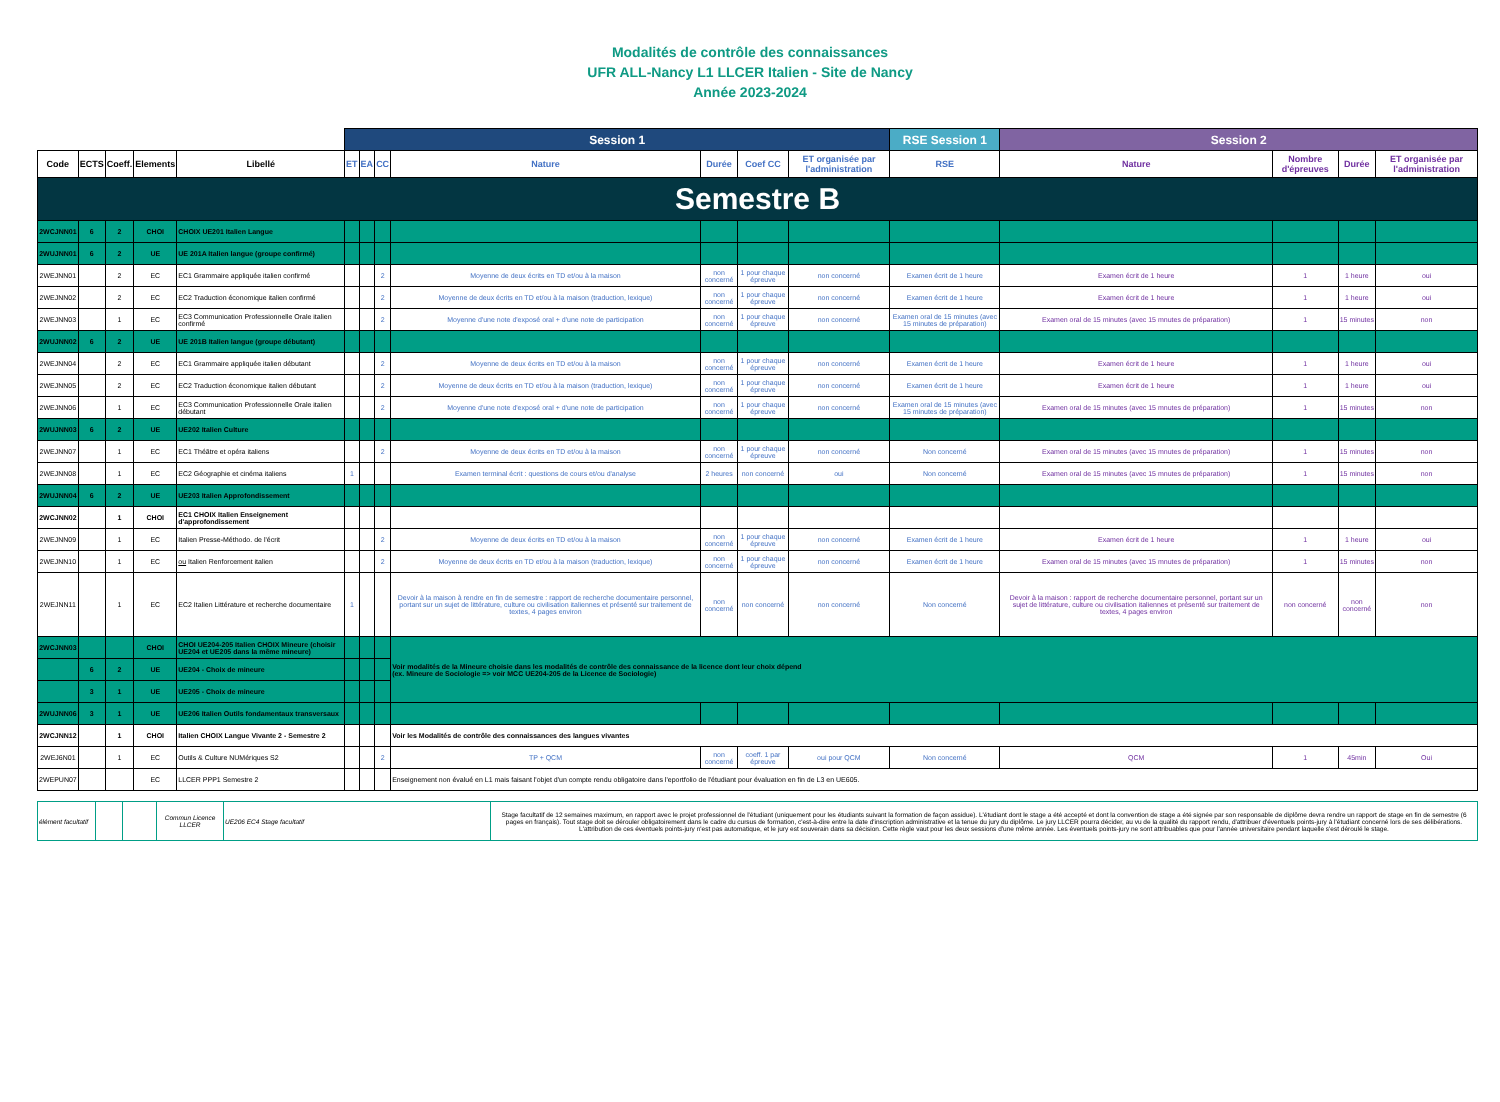Modalités de contrôle des connaissances
UFR ALL-Nancy L1 LLCER Italien - Site de Nancy
Année 2023-2024
| | | | | | Session 1 | | | | | | | RSE Session 1 | Session 2 | | | |
| Code | ECTS | Coeff. | Elements | Libellé | ET | EA | CC | Nature | Durée | Coef CC | ET organisée par l'administration | RSE | Nature | Nombre d'épreuves | Durée | ET organisée par l'administration |
| Semestre B | | | | | | | | | | | | | | | | |
| 2WCJNN01 | 6 | 2 | CHOI | CHOIX UE201 Italien Langue | | | | | | | | | | | | |
| 2WUJNN01 | 6 | 2 | UE | UE 201A Italien langue (groupe confirmé) | | | | | | | | | | | | |
| 2WEJNN01 | | 2 | EC | EC1 Grammaire appliquée italien confirmé | | | 2 | Moyenne de deux écrits en TD et/ou à la maison | non concerné | 1 pour chaque épreuve | non concerné | Examen écrit de 1 heure | Examen écrit de 1 heure | 1 | 1 heure | oui |
| 2WEJNN02 | | 2 | EC | EC2 Traduction économique italien confirmé | | | 2 | Moyenne de deux écrits en TD et/ou à la maison (traduction, lexique) | non concerné | 1 pour chaque épreuve | non concerné | Examen écrit de 1 heure | Examen écrit de 1 heure | 1 | 1 heure | oui |
| 2WEJNN03 | | 1 | EC | EC3 Communication Professionnelle Orale italien confirmé | | | 2 | Moyenne d'une note d'exposé oral + d'une note de participation | non concerné | 1 pour chaque épreuve | non concerné | Examen oral de 15 minutes (avec 15 minutes de préparation) | Examen oral de 15 minutes (avec 15 mnutes de préparation) | 1 | 15 minutes | non |
| 2WUJNN02 | 6 | 2 | UE | UE 201B Italien langue (groupe débutant) | | | | | | | | | | | | |
| 2WEJNN04 | | 2 | EC | EC1 Grammaire appliquée italien débutant | | | 2 | Moyenne de deux écrits en TD et/ou à la maison | non concerné | 1 pour chaque épreuve | non concerné | Examen écrit de 1 heure | Examen écrit de 1 heure | 1 | 1 heure | oui |
| 2WEJNN05 | | 2 | EC | EC2 Traduction économique italien débutant | | | 2 | Moyenne de deux écrits en TD et/ou à la maison (traduction, lexique) | non concerné | 1 pour chaque épreuve | non concerné | Examen écrit de 1 heure | Examen écrit de 1 heure | 1 | 1 heure | oui |
| 2WEJNN06 | | 1 | EC | EC3 Communication Professionnelle Orale italien débutant | | | 2 | Moyenne d'une note d'exposé oral + d'une note de participation | non concerné | 1 pour chaque épreuve | non concerné | Examen oral de 15 minutes (avec 15 minutes de préparation) | Examen oral de 15 minutes (avec 15 mnutes de préparation) | 1 | 15 minutes | non |
| 2WUJNN03 | 6 | 2 | UE | UE202 Italien Culture | | | | | | | | | | | | |
| 2WEJNN07 | | 1 | EC | EC1 Théâtre et opéra italiens | | | 2 | Moyenne de deux écrits en TD et/ou à la maison | non concerné | 1 pour chaque épreuve | non concerné | Non concerné | Examen oral de 15 minutes (avec 15 mnutes de préparation) | 1 | 15 minutes | non |
| 2WEJNN08 | | 1 | EC | EC2 Géographie et cinéma italiens | 1 | | | Examen terminal écrit : questions de cours et/ou d'analyse | 2 heures | non concerné | oui | Non concerné | Examen oral de 15 minutes (avec 15 mnutes de préparation) | 1 | 15 minutes | non |
| 2WUJNN04 | 6 | 2 | UE | UE203 Italien Approfondissement | | | | | | | | | | | | |
| 2WCJNN02 | | 1 | CHOI | EC1 CHOIX Italien Enseignement d'approfondissement | | | | | | | | | | | | |
| 2WEJNN09 | | 1 | EC | Italien Presse-Méthodo. de l'écrit | | | 2 | Moyenne de deux écrits en TD et/ou à la maison | non concerné | 1 pour chaque épreuve | non concerné | Examen écrit de 1 heure | Examen écrit de 1 heure | 1 | 1 heure | oui |
| 2WEJNN10 | | 1 | EC | ou Italien Renforcement italien | | | 2 | Moyenne de deux écrits en TD et/ou à la maison (traduction, lexique) | non concerné | 1 pour chaque épreuve | non concerné | Examen écrit de 1 heure | Examen oral de 15 minutes (avec 15 mnutes de préparation) | 1 | 15 minutes | non |
| 2WEJNN11 | | 1 | EC | EC2 Italien Littérature et recherche documentaire | 1 | | | Devoir à la maison à rendre en fin de semestre : rapport de recherche documentaire personnel, portant sur un sujet de littérature, culture ou civilisation italiennes et présenté sur traitement de textes, 4 pages environ | non concerné | non concerné | non concerné | Non concerné | Devoir à la maison : rapport de recherche documentaire personnel, portant sur un sujet de littérature, culture ou civilisation italiennes et présenté sur traitement de textes, 4 pages environ | non concerné | non concerné | non |
| 2WCJNN03 | | | CHOI | CHOI UE204-205 Italien CHOIX Mineure (choisir UE204 et UE205 dans la même mineure) | | | | Voir modalités de la Mineure choisie dans les modalités de contrôle des connaissance de la licence dont leur choix dépend (ex. Mineure de Sociologie => voir MCC UE204-205 de la Licence de Sociologie) | | | | | | | | |
| | 6 | 2 | UE | UE204 - Choix de mineure | | | | | | | | | | | | |
| | 3 | 1 | UE | UE205 - Choix de mineure | | | | | | | | | | | | |
| 2WUJNN06 | 3 | 1 | UE | UE206 Italien Outils fondamentaux transversaux | | | | | | | | | | | | |
| 2WCJNN12 | | 1 | CHOI | Italien CHOIX Langue Vivante 2 - Semestre 2 | | | | Voir les Modalités de contrôle des connaissances des langues vivantes | | | | | | | | |
| 2WEJ6N01 | | 1 | EC | Outils & Culture NUMériques S2 | | | 2 | TP + QCM | non concerné | coeff. 1 par épreuve | oui pour QCM | Non concerné | QCM | 1 | 45min | Oui |
| 2WEPUN07 | | | EC | LLCER PPP1 Semestre 2 | | | | Enseignement non évalué en L1 mais faisant l'objet d'un compte rendu obligatoire dans l'eportfolio de l'étudiant pour évaluation en fin de L3 en UE605. | | | | | | | | |
| élément facultatif | | | Commun Licence LLCER | UE206 EC4 Stage facultatif | Stage facultatif de 12 semaines maximum, en rapport avec le projet professionnel de l'étudiant (uniquement pour les étudiants suivant la formation de façon assidue). L'étudiant dont le stage a été accepté et dont la convention de stage a été signée par son responsable de diplôme devra rendre un rapport de stage en fin de semestre (6 pages en français). Tout stage doit se dérouler obligatoirement dans le cadre du cursus de formation, c'est-à-dire entre la date d'inscription administrative et la tenue du jury du diplôme. Le jury LLCER pourra décider, au vu de la qualité du rapport rendu, d'attribuer d'éventuels points-jury à l'étudiant concerné lors de ses délibérations. L'attribution de ces éventuels points-jury n'est pas automatique, et le jury est souverain dans sa décision. Cette règle vaut pour les deux sessions d'une même année. Les éventuels points-jury ne sont attribuables que pour l'année universitaire pendant laquelle s'est déroulé le stage. |